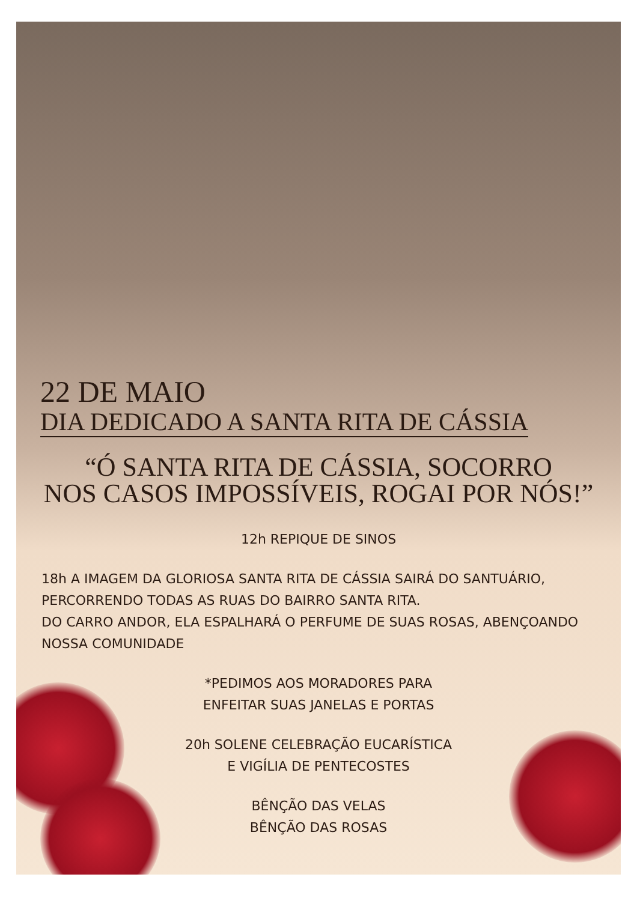22 DE MAIO
DIA DEDICADO A SANTA RITA DE CÁSSIA
“Ó SANTA RITA DE CÁSSIA, SOCORRO
NOS CASOS IMPOSSÍVEIS, ROGAI POR NÓS!”
12h REPIQUE DE SINOS
18h A IMAGEM DA GLORIOSA SANTA RITA DE CÁSSIA SAIRÁ DO SANTUÁRIO, PERCORRENDO TODAS AS RUAS DO BAIRRO SANTA RITA.
DO CARRO ANDOR, ELA ESPALHARÁ O PERFUME DE SUAS ROSAS, ABENÇOANDO NOSSA COMUNIDADE
*PEDIMOS AOS MORADORES PARA
ENFEITAR SUAS JANELAS E PORTAS
20h SOLENE CELEBRAÇÃO EUCARÍSTICA
E VIGÍLIA DE PENTECOSTES
BÊNÇÃO DAS VELAS
BÊNÇÃO DAS ROSAS